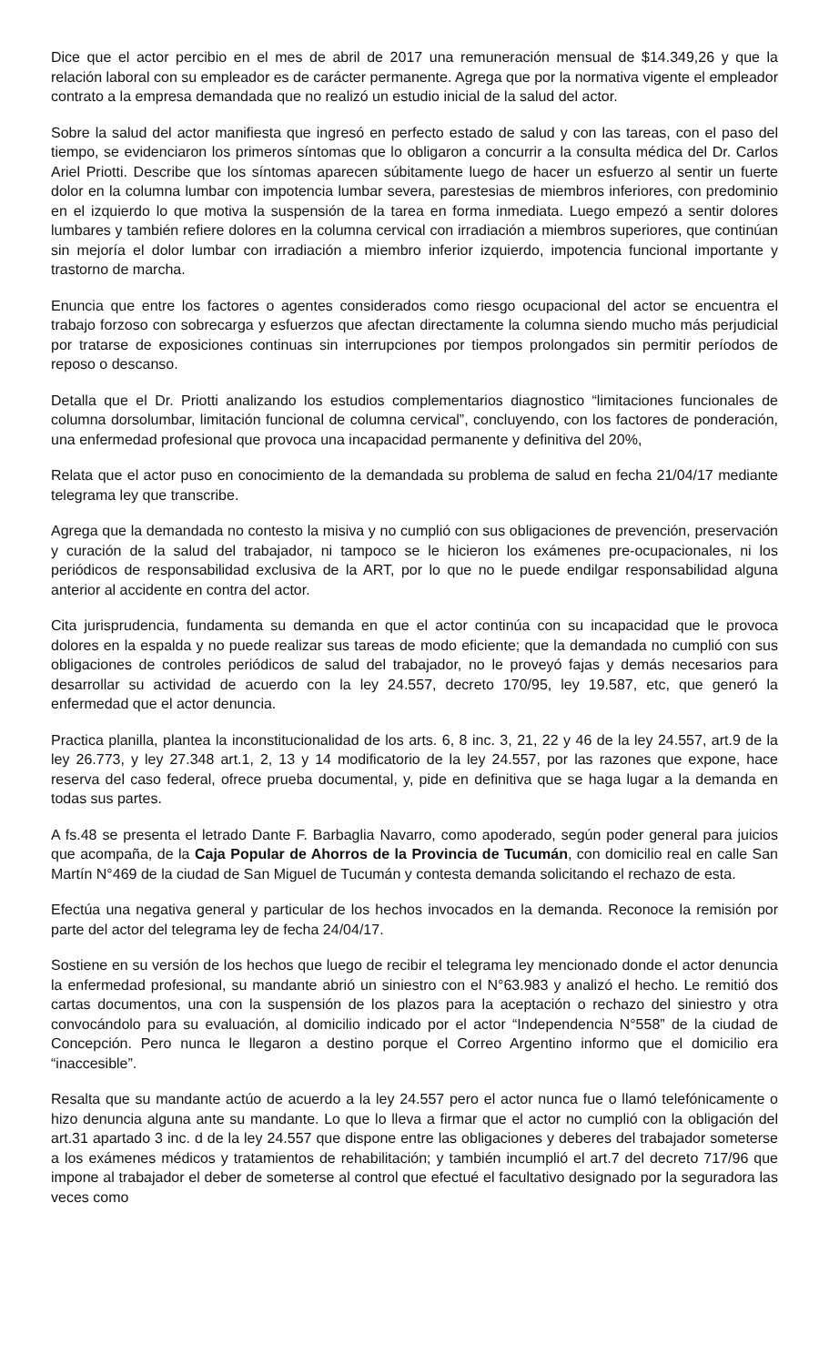Dice que el actor percibio en el mes de abril de 2017 una remuneración mensual de $14.349,26 y que la relación laboral con su empleador es de carácter permanente. Agrega que por la normativa vigente el empleador contrato a la empresa demandada que no realizó un estudio inicial de la salud del actor.
Sobre la salud del actor manifiesta que ingresó en perfecto estado de salud y con las tareas, con el paso del tiempo, se evidenciaron los primeros síntomas que lo obligaron a concurrir a la consulta médica del Dr. Carlos Ariel Priotti. Describe que los síntomas aparecen súbitamente luego de hacer un esfuerzo al sentir un fuerte dolor en la columna lumbar con impotencia lumbar severa, parestesias de miembros inferiores, con predominio en el izquierdo lo que motiva la suspensión de la tarea en forma inmediata. Luego empezó a sentir dolores lumbares y también refiere dolores en la columna cervical con irradiación a miembros superiores, que continúan sin mejoría el dolor lumbar con irradiación a miembro inferior izquierdo, impotencia funcional importante y trastorno de marcha.
Enuncia que entre los factores o agentes considerados como riesgo ocupacional del actor se encuentra el trabajo forzoso con sobrecarga y esfuerzos que afectan directamente la columna siendo mucho más perjudicial por tratarse de exposiciones continuas sin interrupciones por tiempos prolongados sin permitir períodos de reposo o descanso.
Detalla que el Dr. Priotti analizando los estudios complementarios diagnostico “limitaciones funcionales de columna dorsolumbar, limitación funcional de columna cervical”, concluyendo, con los factores de ponderación, una enfermedad profesional que provoca una incapacidad permanente y definitiva del 20%,
Relata que el actor puso en conocimiento de la demandada su problema de salud en fecha 21/04/17 mediante telegrama ley que transcribe.
Agrega que la demandada no contesto la misiva y no cumplió con sus obligaciones de prevención, preservación y curación de la salud del trabajador, ni tampoco se le hicieron los exámenes pre-ocupacionales, ni los periódicos de responsabilidad exclusiva de la ART, por lo que no le puede endilgar responsabilidad alguna anterior al accidente en contra del actor.
Cita jurisprudencia, fundamenta su demanda en que el actor continúa con su incapacidad que le provoca dolores en la espalda y no puede realizar sus tareas de modo eficiente; que la demandada no cumplió con sus obligaciones de controles periódicos de salud del trabajador, no le proveyó fajas y demás necesarios para desarrollar su actividad de acuerdo con la ley 24.557, decreto 170/95, ley 19.587, etc, que generó la enfermedad que el actor denuncia.
Practica planilla, plantea la inconstitucionalidad de los arts. 6, 8 inc. 3, 21, 22 y 46 de la ley 24.557, art.9 de la ley 26.773, y ley 27.348 art.1, 2, 13 y 14 modificatorio de la ley 24.557, por las razones que expone, hace reserva del caso federal, ofrece prueba documental, y, pide en definitiva que se haga lugar a la demanda en todas sus partes.
A fs.48 se presenta el letrado Dante F. Barbaglia Navarro, como apoderado, según poder general para juicios que acompaña, de la Caja Popular de Ahorros de la Provincia de Tucumán, con domicilio real en calle San Martín N°469 de la ciudad de San Miguel de Tucumán y contesta demanda solicitando el rechazo de esta.
Efectúa una negativa general y particular de los hechos invocados en la demanda. Reconoce la remisión por parte del actor del telegrama ley de fecha 24/04/17.
Sostiene en su versión de los hechos que luego de recibir el telegrama ley mencionado donde el actor denuncia la enfermedad profesional, su mandante abrió un siniestro con el N°63.983 y analizó el hecho. Le remitió dos cartas documentos, una con la suspensión de los plazos para la aceptación o rechazo del siniestro y otra convocándolo para su evaluación, al domicilio indicado por el actor “Independencia N°558” de la ciudad de Concepción. Pero nunca le llegaron a destino porque el Correo Argentino informo que el domicilio era “inaccesible”.
Resalta que su mandante actúo de acuerdo a la ley 24.557 pero el actor nunca fue o llamó telefónicamente o hizo denuncia alguna ante su mandante. Lo que lo lleva a firmar que el actor no cumplió con la obligación del art.31 apartado 3 inc. d de la ley 24.557 que dispone entre las obligaciones y deberes del trabajador someterse a los exámenes médicos y tratamientos de rehabilitación; y también incumplió el art.7 del decreto 717/96 que impone al trabajador el deber de someterse al control que efectué el facultativo designado por la seguradora las veces como